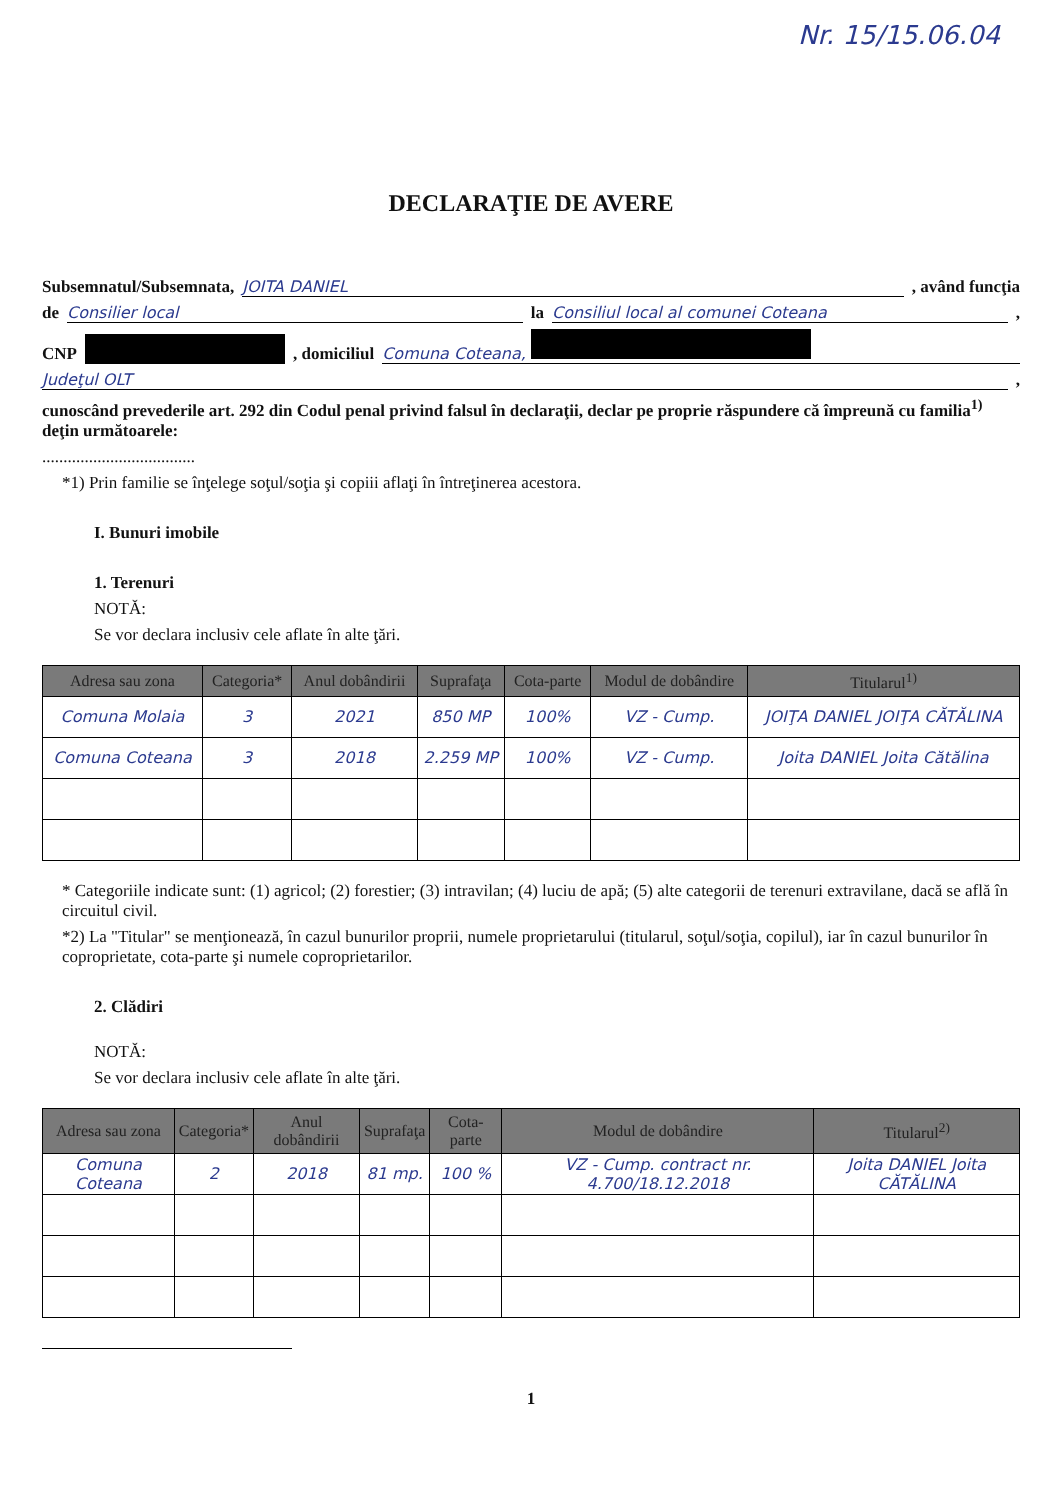Nr. 15/15.06.04
DECLARAŢIE DE AVERE
Subsemnatul/Subsemnata, JOITA DANIEL , având funcţia
de Consilier local la Consiliul local al comunei Coteana ,
CNP , domiciliul Comuna Coteana,
Judeţul OLT ,
cunoscând prevederile art. 292 din Codul penal privind falsul în declaraţii, declar pe proprie răspundere că împreună cu familia<sup>1)</sup> deţin următoarele:
....................................
*1) Prin familie se înţelege soţul/soţia şi copiii aflaţi în întreţinerea acestora.
I. Bunuri imobile
1. Terenuri
NOTĂ:
Se vor declara inclusiv cele aflate în alte ţări.
| Adresa sau zona | Categoria* | Anul dobândirii | Suprafaţa | Cota-parte | Modul de dobândire | Titularul<sup>1)</sup> |
| --- | --- | --- | --- | --- | --- | --- |
| Comuna Molaia | 3 | 2021 | 850 MP | 100% | VZ - Cump. | JOIŢA DANIEL JOIŢA CĂTĂLINA |
| Comuna Coteana | 3 | 2018 | 2.259 MP | 100% | VZ - Cump. | Joita DANIEL Joita Cătălina |
* Categoriile indicate sunt: (1) agricol; (2) forestier; (3) intravilan; (4) luciu de apă; (5) alte categorii de terenuri extravilane, dacă se află în circuitul civil.
*2) La "Titular" se menţionează, în cazul bunurilor proprii, numele proprietarului (titularul, soţul/soţia, copilul), iar în cazul bunurilor în coproprietate, cota-parte şi numele coproprietarilor.
2. Clădiri
NOTĂ:
Se vor declara inclusiv cele aflate în alte ţări.
| Adresa sau zona | Categoria* | Anul dobândirii | Suprafaţa | Cota-parte | Modul de dobândire | Titularul<sup>2)</sup> |
| --- | --- | --- | --- | --- | --- | --- |
| Comuna Coteana | 2 | 2018 | 81 mp. | 100 % | VZ - Cump. contract nr. 4.700/18.12.2018 | Joita DANIEL Joita CĂTĂLINA |
1